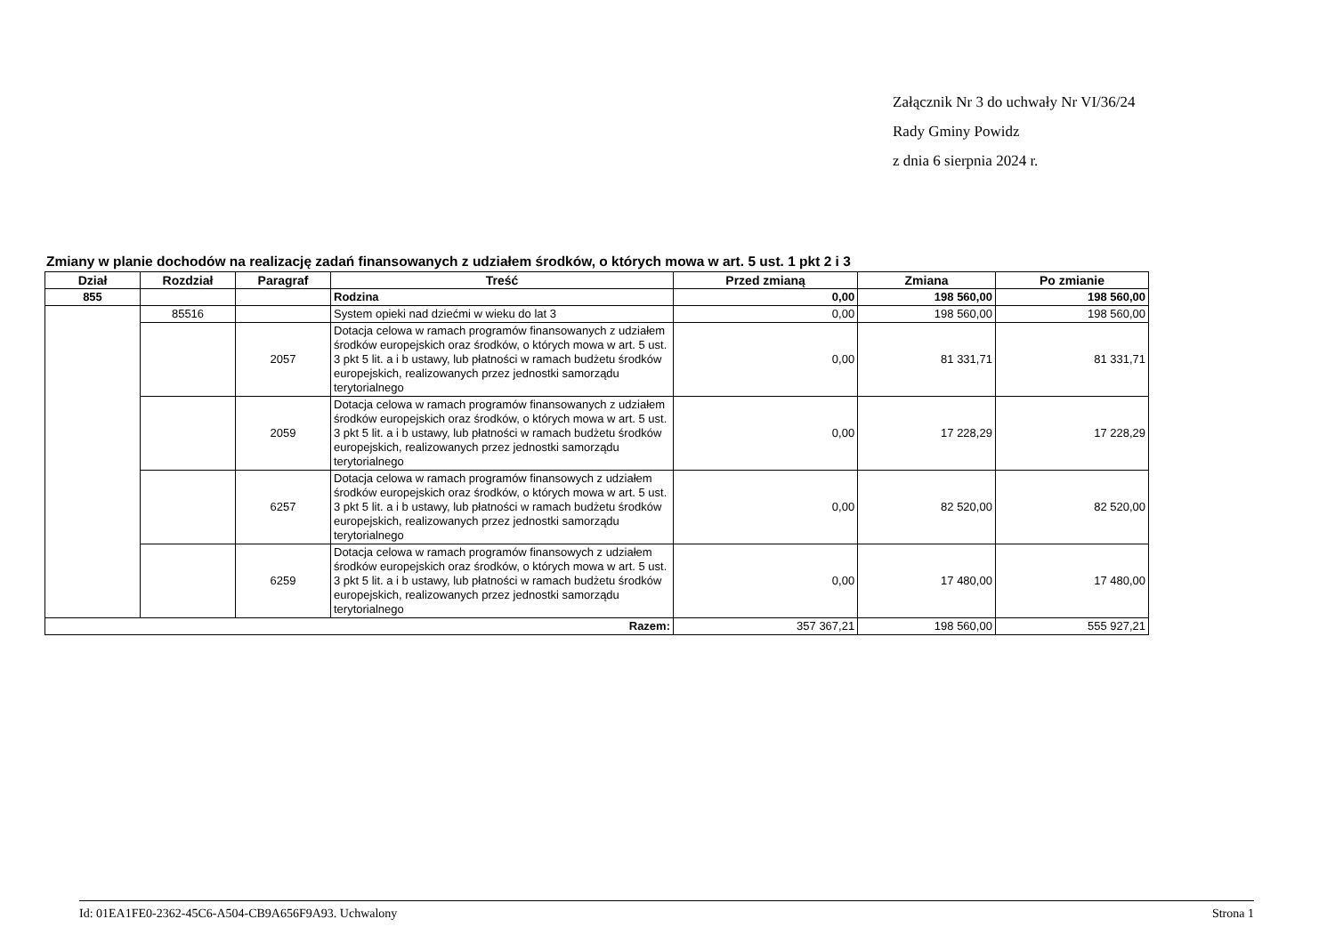Załącznik Nr 3 do uchwały Nr VI/36/24
Rady Gminy Powidz
z dnia 6 sierpnia 2024 r.
Zmiany w planie dochodów na realizację zadań finansowanych z udziałem środków, o których mowa w art. 5 ust. 1 pkt 2 i 3
| Dział | Rozdział | Paragraf | Treść | Przed zmianą | Zmiana | Po zmianie |
| --- | --- | --- | --- | --- | --- | --- |
| 855 | | | Rodzina | 0,00 | 198 560,00 | 198 560,00 |
| | 85516 | | System opieki nad dziećmi w wieku do lat 3 | 0,00 | 198 560,00 | 198 560,00 |
| | | 2057 | Dotacja celowa w ramach programów finansowanych z udziałem środków europejskich oraz środków, o których mowa w art. 5 ust. 3 pkt 5 lit. a i b ustawy, lub płatności w ramach budżetu środków europejskich, realizowanych przez jednostki samorządu terytorialnego | 0,00 | 81 331,71 | 81 331,71 |
| | | 2059 | Dotacja celowa w ramach programów finansowanych z udziałem środków europejskich oraz środków, o których mowa w art. 5 ust. 3 pkt 5 lit. a i b ustawy, lub płatności w ramach budżetu środków europejskich, realizowanych przez jednostki samorządu terytorialnego | 0,00 | 17 228,29 | 17 228,29 |
| | | 6257 | Dotacja celowa w ramach programów finansowych z udziałem środków europejskich oraz środków, o których mowa w art. 5 ust. 3 pkt 5 lit. a i b ustawy, lub płatności w ramach budżetu środków europejskich, realizowanych przez jednostki samorządu terytorialnego | 0,00 | 82 520,00 | 82 520,00 |
| | | 6259 | Dotacja celowa w ramach programów finansowych z udziałem środków europejskich oraz środków, o których mowa w art. 5 ust. 3 pkt 5 lit. a i b ustawy, lub płatności w ramach budżetu środków europejskich, realizowanych przez jednostki samorządu terytorialnego | 0,00 | 17 480,00 | 17 480,00 |
| Razem: | | | | 357 367,21 | 198 560,00 | 555 927,21 |
Id: 01EA1FE0-2362-45C6-A504-CB9A656F9A93. Uchwalony Strona 1